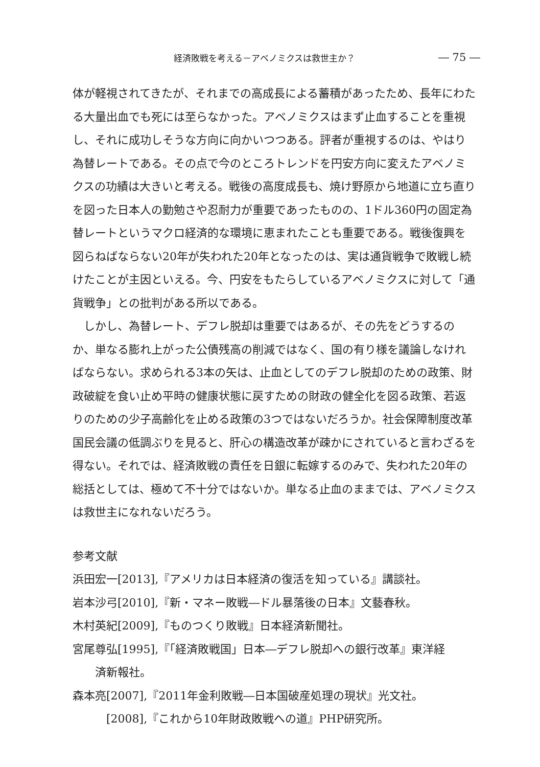経済敗戦を考える－アベノミクスは救世主か？ ― 75 ―
体が軽視されてきたが、それまでの高成長による蓄積があったため、長年にわたる大量出血でも死には至らなかった。アベノミクスはまず止血することを重視し、それに成功しそうな方向に向かいつつある。評者が重視するのは、やはり為替レートである。その点で今のところトレンドを円安方向に変えたアベノミクスの功績は大きいと考える。戦後の高度成長も、焼け野原から地道に立ち直りを図った日本人の勤勉さや忍耐力が重要であったものの、1ドル360円の固定為替レートというマクロ経済的な環境に恵まれたことも重要である。戦後復興を図らねばならない20年が失われた20年となったのは、実は通貨戦争で敗戦し続けたことが主因といえる。今、円安をもたらしているアベノミクスに対して「通貨戦争」との批判がある所以である。
　しかし、為替レート、デフレ脱却は重要ではあるが、その先をどうするのか、単なる膨れ上がった公債残高の削減ではなく、国の有り様を議論しなければならない。求められる3本の矢は、止血としてのデフレ脱却のための政策、財政破綻を食い止め平時の健康状態に戻すための財政の健全化を図る政策、若返りのための少子高齢化を止める政策の3つではないだろうか。社会保障制度改革国民会議の低調ぶりを見ると、肝心の構造改革が疎かにされていると言わざるを得ない。それでは、経済敗戦の責任を日銀に転嫁するのみで、失われた20年の総括としては、極めて不十分ではないか。単なる止血のままでは、アベノミクスは救世主になれないだろう。
参考文献
浜田宏一[2013],『アメリカは日本経済の復活を知っている』講談社。
岩本沙弓[2010],『新・マネー敗戦―ドル暴落後の日本』文藝春秋。
木村英紀[2009],『ものつくり敗戦』日本経済新聞社。
宮尾尊弘[1995],『「経済敗戦国」日本―デフレ脱却への銀行改革』東洋経
済新報社。
森本亮[2007],『2011年金利敗戦―日本国破産処理の現状』光文社。
[2008],『これから10年財政敗戦への道』PHP研究所。